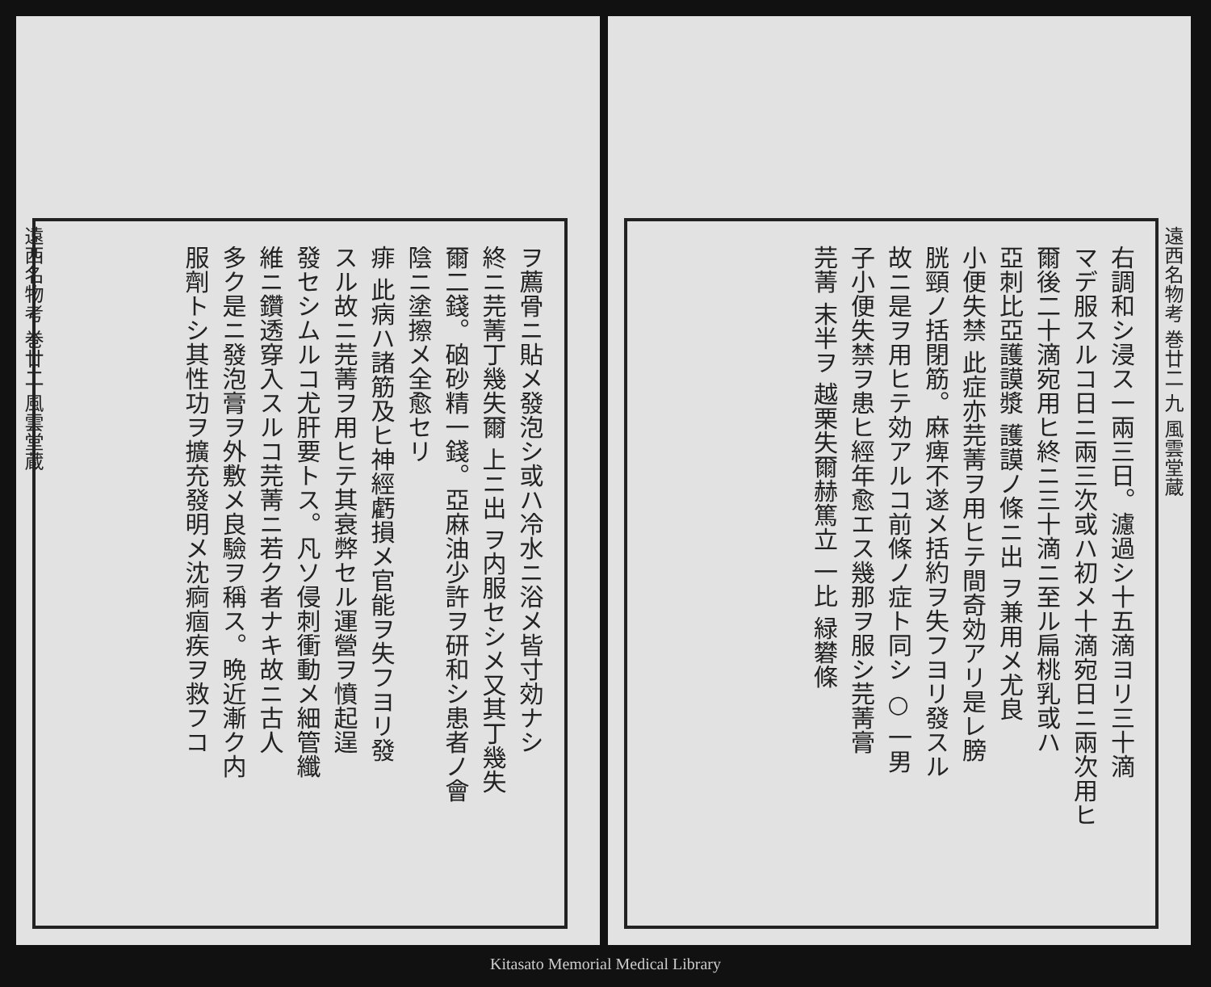遠西名物考 巻廿二 九 風雲堂蔵
右調和シ浸ス一兩三日。濾過シ十五滴ヨリ三十滴
マデ服スルコ日ニ兩三次或ハ初メ十滴宛日ニ兩次用ヒ
爾後二十滴宛用ヒ終ニ三十滴ニ至ル扁桃乳或ハ
亞刺比亞護謨漿 護謨ノ條ニ出 ヲ兼用メ尤良
小便失禁 此症亦芫菁ヲ用ヒテ間奇効アリ是レ膀
胱頸ノ括閉筋。麻痺不遂メ括約ヲ失フヨリ發スル
故ニ是ヲ用ヒテ効アルコ前條ノ症ト同シ ○ 一男
子小便失禁ヲ患ヒ經年愈エス幾那ヲ服シ芫菁膏
芫菁 末半ヲ 越栗失爾赫篤立 一比 緑礬條
遠西名物考 巻廿二 風雲堂蔵
ヲ薦骨ニ貼メ發泡シ或ハ冷水ニ浴メ皆寸効ナシ
終ニ芫菁丁幾失爾 上ニ出 ヲ内服セシメ又其丁幾失
爾二錢。硇砂精一錢。亞麻油少許ヲ研和シ患者ノ會
陰ニ塗擦メ全愈セリ
痱 此病ハ諸筋及ヒ神經虧損メ官能ヲ失フヨリ發
スル故ニ芫菁ヲ用ヒテ其衰弊セル運營ヲ憤起逞
發セシムルコ尤肝要トス。凡ソ侵刺衝動メ細管纖
維ニ鑽透穿入スルコ芫菁ニ若ク者ナキ故ニ古人
多ク是ニ發泡膏ヲ外敷メ良驗ヲ稱ス。晩近漸ク内
服劑トシ其性功ヲ擴充發明メ沈痾痼疾ヲ救フコ
Kitasato Memorial Medical Library